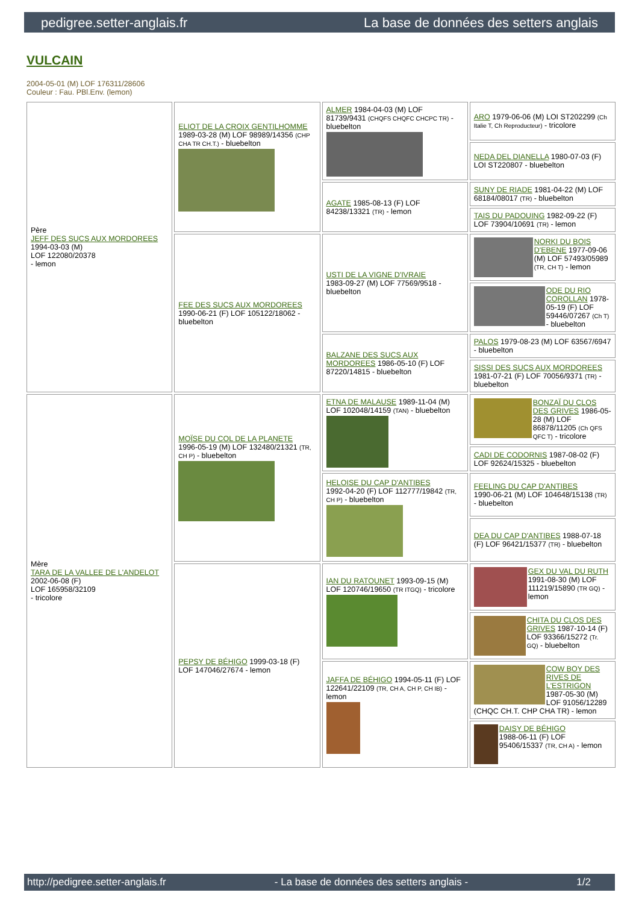pedigree.setter-anglais.fr La base de données des setters anglais
VULCAIN
2004-05-01 (M) LOF 176311/28606
Couleur : Fau. PBl.Env. (lemon)
| Père JEFF DES SUCS AUX MORDOREES 1994-03-03 (M) LOF 122080/20378 - lemon | ELIOT DE LA CROIX GENTILHOMME 1989-03-28 (M) LOF 98989/14356 (CHP CHA TR CH.T.) - bluebelton | ALMER 1984-04-03 (M) LOF 81739/9431 (CHQFS CHQFC CHCPC TR) - bluebelton | ARO 1979-06-06 (M) LOI ST202299 (Ch Italie T, Ch Reproducteur) - tricolore |
| | | | NEDA DEL DIANELLA 1980-07-03 (F) LOI ST220807 - bluebelton |
| | | AGATE 1985-08-13 (F) LOF 84238/13321 (TR) - lemon | SUNY DE RIADE 1981-04-22 (M) LOF 68184/08017 (TR) - bluebelton |
| | | | TAIS DU PADOUING 1982-09-22 (F) LOF 73904/10691 (TR) - lemon |
| | FEE DES SUCS AUX MORDOREES 1990-06-21 (F) LOF 105122/18062 - bluebelton | USTI DE LA VIGNE D'IVRAIE 1983-09-27 (M) LOF 77569/9518 - bluebelton | NORKI DU BOIS D'EBENE 1977-09-06 (M) LOF 57493/05989 (TR, CH T) - lemon |
| | | | ODE DU RIO COROLLAN 1978-05-19 (F) LOF 59446/07267 (Ch T) - bluebelton |
| | | BALZANE DES SUCS AUX MORDOREES 1986-05-10 (F) LOF 87220/14815 - bluebelton | PALOS 1979-08-23 (M) LOF 63567/6947 - bluebelton |
| | | | SISSI DES SUCS AUX MORDOREES 1981-07-21 (F) LOF 70056/9371 (TR) - bluebelton |
| Mère TARA DE LA VALLEE DE L'ANDELOT 2002-06-08 (F) LOF 165958/32109 - tricolore | MOÏSE DU COL DE LA PLANETE 1996-05-19 (M) LOF 132480/21321 (TR, CH P) - bluebelton | ETNA DE MALAUSE 1989-11-04 (M) LOF 102048/14159 (TAN) - bluebelton | BONZAÏ DU CLOS DES GRIVES 1986-05-28 (M) LOF 86878/11205 (Ch QFS QFC T) - tricolore |
| | | | CADI DE CODORNIS 1987-08-02 (F) LOF 92624/15325 - bluebelton |
| | | HELOISE DU CAP D'ANTIBES 1992-04-20 (F) LOF 112777/19842 (TR, CH P) - bluebelton | FEELING DU CAP D'ANTIBES 1990-06-21 (M) LOF 104648/15138 (TR) - bluebelton |
| | | | DEA DU CAP D'ANTIBES 1988-07-18 (F) LOF 96421/15377 (TR) - bluebelton |
| | PEPSY DE BÉHIGO 1999-03-18 (F) LOF 147046/27674 - lemon | IAN DU RATOUNET 1993-09-15 (M) LOF 120746/19650 (TR ITGQ) - tricolore | GEX DU VAL DU RUTH 1991-08-30 (M) LOF 111219/15890 (TR GQ) - lemon |
| | | | CHITA DU CLOS DES GRIVES 1987-10-14 (F) LOF 93366/15272 (Tr. GQ) - bluebelton |
| | | JAFFA DE BÉHIGO 1994-05-11 (F) LOF 122641/22109 (TR, CH A, CH P, CH IB) - lemon | COW BOY DES RIVES DE L'ESTRIGON 1987-05-30 (M) LOF 91056/12289 (CHQC CH.T. CHP CHA TR) - lemon |
| | | | DAISY DE BÉHIGO 1988-06-11 (F) LOF 95406/15337 (TR, CH A) - lemon |
http://pedigree.setter-anglais.fr - La base de données des setters anglais - 1/2